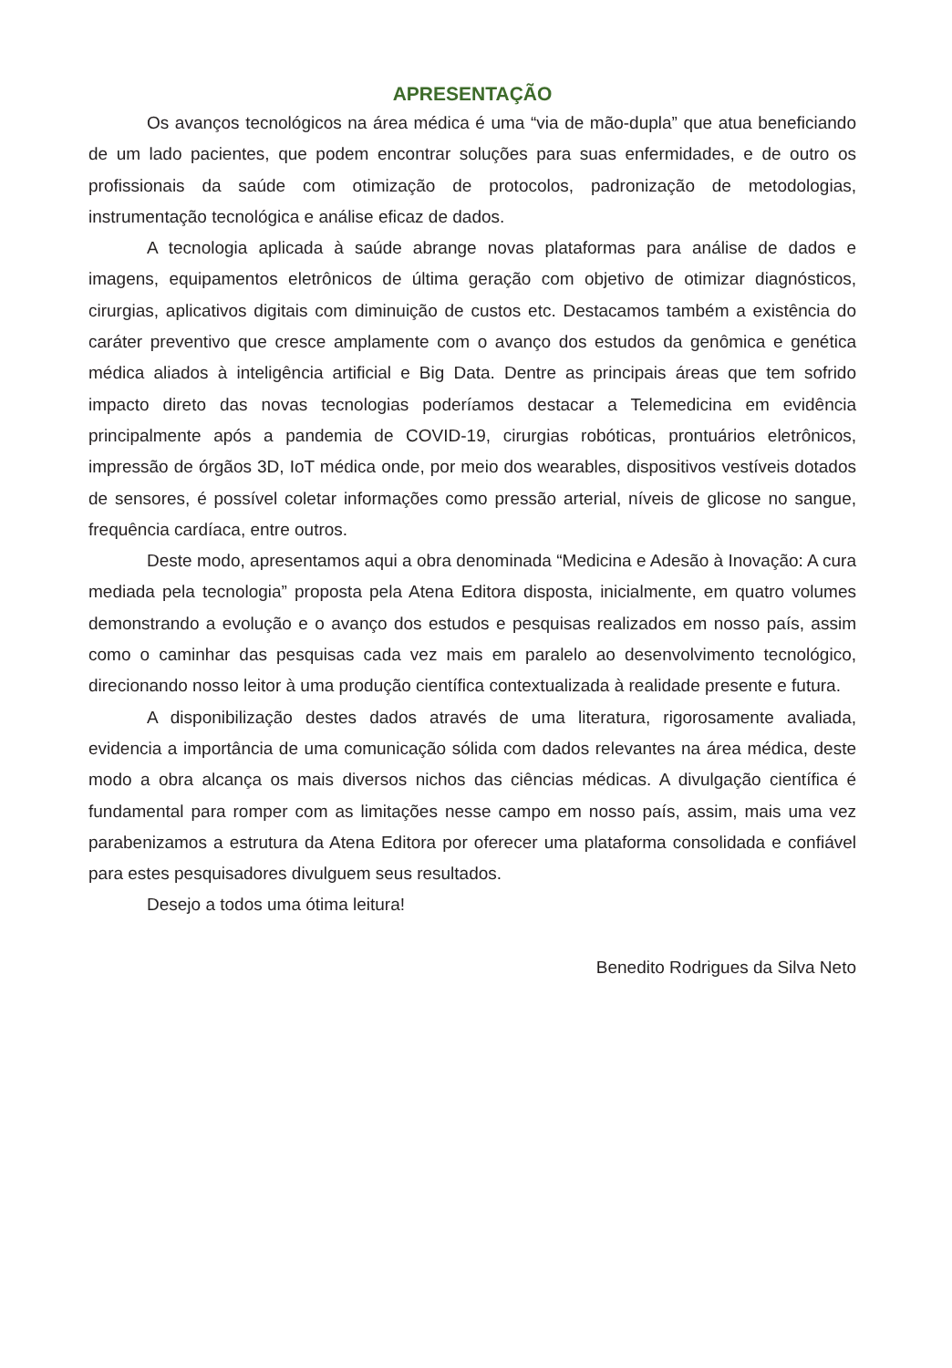APRESENTAÇÃO
Os avanços tecnológicos na área médica é uma “via de mão-dupla” que atua beneficiando de um lado pacientes, que podem encontrar soluções para suas enfermidades, e de outro os profissionais da saúde com otimização de protocolos, padronização de metodologias, instrumentação tecnológica e análise eficaz de dados.
A tecnologia aplicada à saúde abrange novas plataformas para análise de dados e imagens, equipamentos eletrônicos de última geração com objetivo de otimizar diagnósticos, cirurgias, aplicativos digitais com diminuição de custos etc. Destacamos também a existência do caráter preventivo que cresce amplamente com o avanço dos estudos da genômica e genética médica aliados à inteligência artificial e Big Data. Dentre as principais áreas que tem sofrido impacto direto das novas tecnologias poderíamos destacar a Telemedicina em evidência principalmente após a pandemia de COVID-19, cirurgias robóticas, prontuários eletrônicos, impressão de órgãos 3D, IoT médica onde, por meio dos wearables, dispositivos vestíveis dotados de sensores, é possível coletar informações como pressão arterial, níveis de glicose no sangue, frequência cardíaca, entre outros.
Deste modo, apresentamos aqui a obra denominada “Medicina e Adesão à Inovação: A cura mediada pela tecnologia” proposta pela Atena Editora disposta, inicialmente, em quatro volumes demonstrando a evolução e o avanço dos estudos e pesquisas realizados em nosso país, assim como o caminhar das pesquisas cada vez mais em paralelo ao desenvolvimento tecnológico, direcionando nosso leitor à uma produção científica contextualizada à realidade presente e futura.
A disponibilização destes dados através de uma literatura, rigorosamente avaliada, evidencia a importância de uma comunicação sólida com dados relevantes na área médica, deste modo a obra alcança os mais diversos nichos das ciências médicas. A divulgação científica é fundamental para romper com as limitações nesse campo em nosso país, assim, mais uma vez parabenizamos a estrutura da Atena Editora por oferecer uma plataforma consolidada e confiável para estes pesquisadores divulguem seus resultados.
Desejo a todos uma ótima leitura!
Benedito Rodrigues da Silva Neto